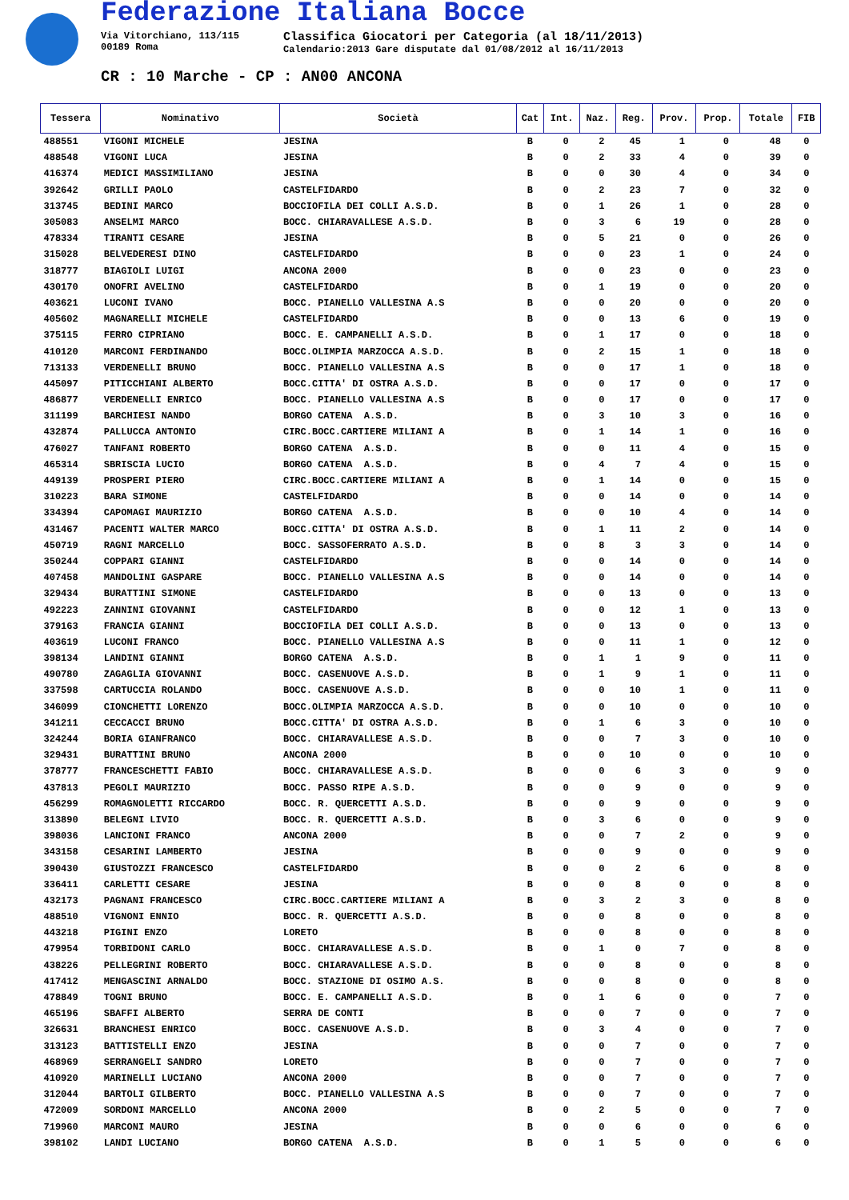Federazione Italiana Bocce
Via Vitorchiano, 113/115
00189 Roma
Classifica Giocatori per Categoria (al 18/11/2013)
Calendario:2013 Gare disputate dal 01/08/2012 al 16/11/2013
CR : 10 Marche - CP : AN00 ANCONA
| Tessera | Nominativo | Società | Cat | Int. | Naz. | Reg. | Prov. | Prop. | Totale | FIB |
| --- | --- | --- | --- | --- | --- | --- | --- | --- | --- | --- |
| 488551 | VIGONI MICHELE | JESINA | B | 0 | 2 | 45 | 1 | 0 | 48 | 0 |
| 488548 | VIGONI LUCA | JESINA | B | 0 | 2 | 33 | 4 | 0 | 39 | 0 |
| 416374 | MEDICI MASSIMILIANO | JESINA | B | 0 | 0 | 30 | 4 | 0 | 34 | 0 |
| 392642 | GRILLI PAOLO | CASTELFIDARDO | B | 0 | 2 | 23 | 7 | 0 | 32 | 0 |
| 313745 | BEDINI MARCO | BOCCIOFILA DEI COLLI A.S.D. | B | 0 | 1 | 26 | 1 | 0 | 28 | 0 |
| 305083 | ANSELMI MARCO | BOCC. CHIARAVALLESE A.S.D. | B | 0 | 3 | 6 | 19 | 0 | 28 | 0 |
| 478334 | TIRANTI CESARE | JESINA | B | 0 | 5 | 21 | 0 | 0 | 26 | 0 |
| 315028 | BELVEDERESI DINO | CASTELFIDARDO | B | 0 | 0 | 23 | 1 | 0 | 24 | 0 |
| 318777 | BIAGIOLI LUIGI | ANCONA 2000 | B | 0 | 0 | 23 | 0 | 0 | 23 | 0 |
| 430170 | ONOFRI AVELINO | CASTELFIDARDO | B | 0 | 1 | 19 | 0 | 0 | 20 | 0 |
| 403621 | LUCONI IVANO | BOCC. PIANELLO VALLESINA A.S | B | 0 | 0 | 20 | 0 | 0 | 20 | 0 |
| 405602 | MAGNARELLI MICHELE | CASTELFIDARDO | B | 0 | 0 | 13 | 6 | 0 | 19 | 0 |
| 375115 | FERRO CIPRIANO | BOCC. E. CAMPANELLI A.S.D. | B | 0 | 1 | 17 | 0 | 0 | 18 | 0 |
| 410120 | MARCONI FERDINANDO | BOCC.OLIMPIA MARZOCCA A.S.D. | B | 0 | 2 | 15 | 1 | 0 | 18 | 0 |
| 713133 | VERDENELLI BRUNO | BOCC. PIANELLO VALLESINA A.S | B | 0 | 0 | 17 | 1 | 0 | 18 | 0 |
| 445097 | PITICCHIANI ALBERTO | BOCC.CITTA' DI OSTRA A.S.D. | B | 0 | 0 | 17 | 0 | 0 | 17 | 0 |
| 486877 | VERDENELLI ENRICO | BOCC. PIANELLO VALLESINA A.S | B | 0 | 0 | 17 | 0 | 0 | 17 | 0 |
| 311199 | BARCHIESI NANDO | BORGO CATENA A.S.D. | B | 0 | 3 | 10 | 3 | 0 | 16 | 0 |
| 432874 | PALLUCCA ANTONIO | CIRC.BOCC.CARTIERE MILIANI A | B | 0 | 1 | 14 | 1 | 0 | 16 | 0 |
| 476027 | TANFANI ROBERTO | BORGO CATENA A.S.D. | B | 0 | 0 | 11 | 4 | 0 | 15 | 0 |
| 465314 | SBRISCIA LUCIO | BORGO CATENA A.S.D. | B | 0 | 4 | 7 | 4 | 0 | 15 | 0 |
| 449139 | PROSPERI PIERO | CIRC.BOCC.CARTIERE MILIANI A | B | 0 | 1 | 14 | 0 | 0 | 15 | 0 |
| 310223 | BARA SIMONE | CASTELFIDARDO | B | 0 | 0 | 14 | 0 | 0 | 14 | 0 |
| 334394 | CAPOMAGI MAURIZIO | BORGO CATENA A.S.D. | B | 0 | 0 | 10 | 4 | 0 | 14 | 0 |
| 431467 | PACENTI WALTER MARCO | BOCC.CITTA' DI OSTRA A.S.D. | B | 0 | 1 | 11 | 2 | 0 | 14 | 0 |
| 450719 | RAGNI MARCELLO | BOCC. SASSOFERRATO A.S.D. | B | 0 | 8 | 3 | 3 | 0 | 14 | 0 |
| 350244 | COPPARI GIANNI | CASTELFIDARDO | B | 0 | 0 | 14 | 0 | 0 | 14 | 0 |
| 407458 | MANDOLINI GASPARE | BOCC. PIANELLO VALLESINA A.S | B | 0 | 0 | 14 | 0 | 0 | 14 | 0 |
| 329434 | BURATTINI SIMONE | CASTELFIDARDO | B | 0 | 0 | 13 | 0 | 0 | 13 | 0 |
| 492223 | ZANNINI GIOVANNI | CASTELFIDARDO | B | 0 | 0 | 12 | 1 | 0 | 13 | 0 |
| 379163 | FRANCIA GIANNI | BOCCIOFILA DEI COLLI A.S.D. | B | 0 | 0 | 13 | 0 | 0 | 13 | 0 |
| 403619 | LUCONI FRANCO | BOCC. PIANELLO VALLESINA A.S | B | 0 | 0 | 11 | 1 | 0 | 12 | 0 |
| 398134 | LANDINI GIANNI | BORGO CATENA A.S.D. | B | 0 | 1 | 1 | 9 | 0 | 11 | 0 |
| 490780 | ZAGAGLIA GIOVANNI | BOCC. CASENUOVE A.S.D. | B | 0 | 1 | 9 | 1 | 0 | 11 | 0 |
| 337598 | CARTUCCIA ROLANDO | BOCC. CASENUOVE A.S.D. | B | 0 | 0 | 10 | 1 | 0 | 11 | 0 |
| 346099 | CIONCHETTI LORENZO | BOCC.OLIMPIA MARZOCCA A.S.D. | B | 0 | 0 | 10 | 0 | 0 | 10 | 0 |
| 341211 | CECCACCI BRUNO | BOCC.CITTA' DI OSTRA A.S.D. | B | 0 | 1 | 6 | 3 | 0 | 10 | 0 |
| 324244 | BORIA GIANFRANCO | BOCC. CHIARAVALLESE A.S.D. | B | 0 | 0 | 7 | 3 | 0 | 10 | 0 |
| 329431 | BURATTINI BRUNO | ANCONA 2000 | B | 0 | 0 | 10 | 0 | 0 | 10 | 0 |
| 378777 | FRANCESCHETTI FABIO | BOCC. CHIARAVALLESE A.S.D. | B | 0 | 0 | 6 | 3 | 0 | 9 | 0 |
| 437813 | PEGOLI MAURIZIO | BOCC. PASSO RIPE A.S.D. | B | 0 | 0 | 9 | 0 | 0 | 9 | 0 |
| 456299 | ROMAGNOLETTI RICCARDO | BOCC. R. QUERCETTI A.S.D. | B | 0 | 0 | 9 | 0 | 0 | 9 | 0 |
| 313890 | BELEGNI LIVIO | BOCC. R. QUERCETTI A.S.D. | B | 0 | 3 | 6 | 0 | 0 | 9 | 0 |
| 398036 | LANCIONI FRANCO | ANCONA 2000 | B | 0 | 0 | 7 | 2 | 0 | 9 | 0 |
| 343158 | CESARINI LAMBERTO | JESINA | B | 0 | 0 | 9 | 0 | 0 | 9 | 0 |
| 390430 | GIUSTOZZI FRANCESCO | CASTELFIDARDO | B | 0 | 0 | 2 | 6 | 0 | 8 | 0 |
| 336411 | CARLETTI CESARE | JESINA | B | 0 | 0 | 8 | 0 | 0 | 8 | 0 |
| 432173 | PAGNANI FRANCESCO | CIRC.BOCC.CARTIERE MILIANI A | B | 0 | 3 | 2 | 3 | 0 | 8 | 0 |
| 488510 | VIGNONI ENNIO | BOCC. R. QUERCETTI A.S.D. | B | 0 | 0 | 8 | 0 | 0 | 8 | 0 |
| 443218 | PIGINI ENZO | LORETO | B | 0 | 0 | 8 | 0 | 0 | 8 | 0 |
| 479954 | TORBIDONI CARLO | BOCC. CHIARAVALLESE A.S.D. | B | 0 | 1 | 0 | 7 | 0 | 8 | 0 |
| 438226 | PELLEGRINI ROBERTO | BOCC. CHIARAVALLESE A.S.D. | B | 0 | 0 | 8 | 0 | 0 | 8 | 0 |
| 417412 | MENGASCINI ARNALDO | BOCC. STAZIONE DI OSIMO A.S. | B | 0 | 0 | 8 | 0 | 0 | 8 | 0 |
| 478849 | TOGNI BRUNO | BOCC. E. CAMPANELLI A.S.D. | B | 0 | 1 | 6 | 0 | 0 | 7 | 0 |
| 465196 | SBAFFI ALBERTO | SERRA DE CONTI | B | 0 | 0 | 7 | 0 | 0 | 7 | 0 |
| 326631 | BRANCHESI ENRICO | BOCC. CASENUOVE A.S.D. | B | 0 | 3 | 4 | 0 | 0 | 7 | 0 |
| 313123 | BATTISTELLI ENZO | JESINA | B | 0 | 0 | 7 | 0 | 0 | 7 | 0 |
| 468969 | SERRANGELI SANDRO | LORETO | B | 0 | 0 | 7 | 0 | 0 | 7 | 0 |
| 410920 | MARINELLI LUCIANO | ANCONA 2000 | B | 0 | 0 | 7 | 0 | 0 | 7 | 0 |
| 312044 | BARTOLI GILBERTO | BOCC. PIANELLO VALLESINA A.S | B | 0 | 0 | 7 | 0 | 0 | 7 | 0 |
| 472009 | SORDONI MARCELLO | ANCONA 2000 | B | 0 | 2 | 5 | 0 | 0 | 7 | 0 |
| 719960 | MARCONI MAURO | JESINA | B | 0 | 0 | 6 | 0 | 0 | 6 | 0 |
| 398102 | LANDI LUCIANO | BORGO CATENA A.S.D. | B | 0 | 1 | 5 | 0 | 0 | 6 | 0 |